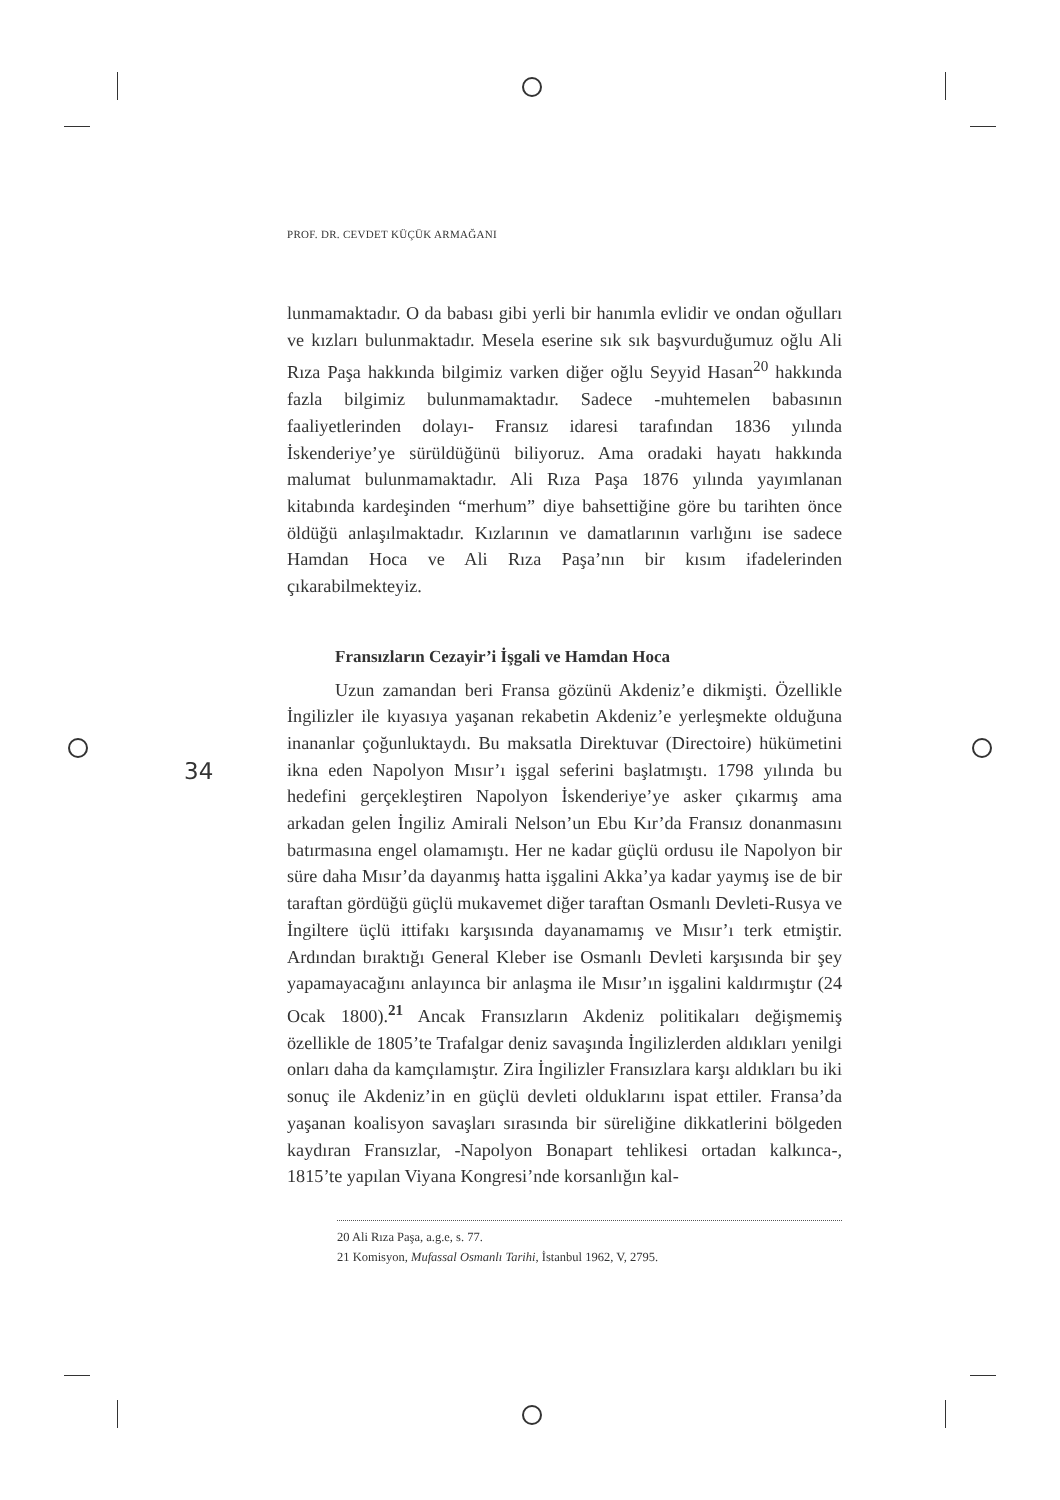PROF. DR. CEVDET KÜÇÜK ARMAĞANI
34
lunmamaktadır. O da babası gibi yerli bir hanımla evlidir ve ondan oğulları ve kızları bulunmaktadır. Mesela eserine sık sık başvurduğumuz oğlu Ali Rıza Paşa hakkında bilgimiz varken diğer oğlu Seyyid Hasan<sup>20</sup> hakkında fazla bilgimiz bulunmamaktadır. Sadece -muhtemelen babasının faaliyetlerinden dolayı- Fransız idaresi tarafından 1836 yılında İskenderiye’ye sürüldüğünü biliyoruz. Ama oradaki hayatı hakkında malumat bulunmamaktadır. Ali Rıza Paşa 1876 yılında yayımlanan kitabında kardeşinden “merhum” diye bahsettiğine göre bu tarihten önce öldüğü anlaşılmaktadır. Kızlarının ve damatlarının varlığını ise sadece Hamdan Hoca ve Ali Rıza Paşa’nın bir kısım ifadelerinden çıkarabilmekteyiz.
Fransızların Cezayir’i İşgali ve Hamdan Hoca
Uzun zamandan beri Fransa gözünü Akdeniz’e dikmişti. Özellikle İngilizler ile kıyasıya yaşanan rekabetin Akdeniz’e yerleşmekte olduğuna inananlar çoğunluktaydı. Bu maksatla Direktuvar (Directoire) hükümetini ikna eden Napolyon Mısır’ı işgal seferini başlatmıştı. 1798 yılında bu hedefini gerçekleştiren Napolyon İskenderiye’ye asker çıkarmış ama arkadan gelen İngiliz Amirali Nelson’un Ebu Kır’da Fransız donanmasını batırmasına engel olamamıştı. Her ne kadar güçlü ordusu ile Napolyon bir süre daha Mısır’da dayanmış hatta işgalini Akka’ya kadar yaymış ise de bir taraftan gördüğü güçlü mukavemet diğer taraftan Osmanlı Devleti-Rusya ve İngiltere üçlü ittifakı karşısında dayanamamış ve Mısır’ı terk etmiştir. Ardından bıraktığı General Kleber ise Osmanlı Devleti karşısında bir şey yapamayacağını anlayınca bir anlaşma ile Mısır’ın işgalini kaldırmıştır (24 Ocak 1800).<sup>21</sup> Ancak Fransızların Akdeniz politikaları değişmemiş özellikle de 1805’te Trafalgar deniz savaşında İngilizlerden aldıkları yenilgi onları daha da kamçılamıştır. Zira İngilizler Fransızlara karşı aldıkları bu iki sonuç ile Akdeniz’in en güçlü devleti olduklarını ispat ettiler. Fransa’da yaşanan koalisyon savaşları sırasında bir süreliğine dikkatlerini bölgeden kaydıran Fransızlar, -Napolyon Bonapart tehlikesi ortadan kalkınca-, 1815’te yapılan Viyana Kongresi’nde korsanlığın kal-
20 Ali Rıza Paşa, a.g.e, s. 77.
21 Komisyon, Mufassal Osmanlı Tarihi, İstanbul 1962, V, 2795.